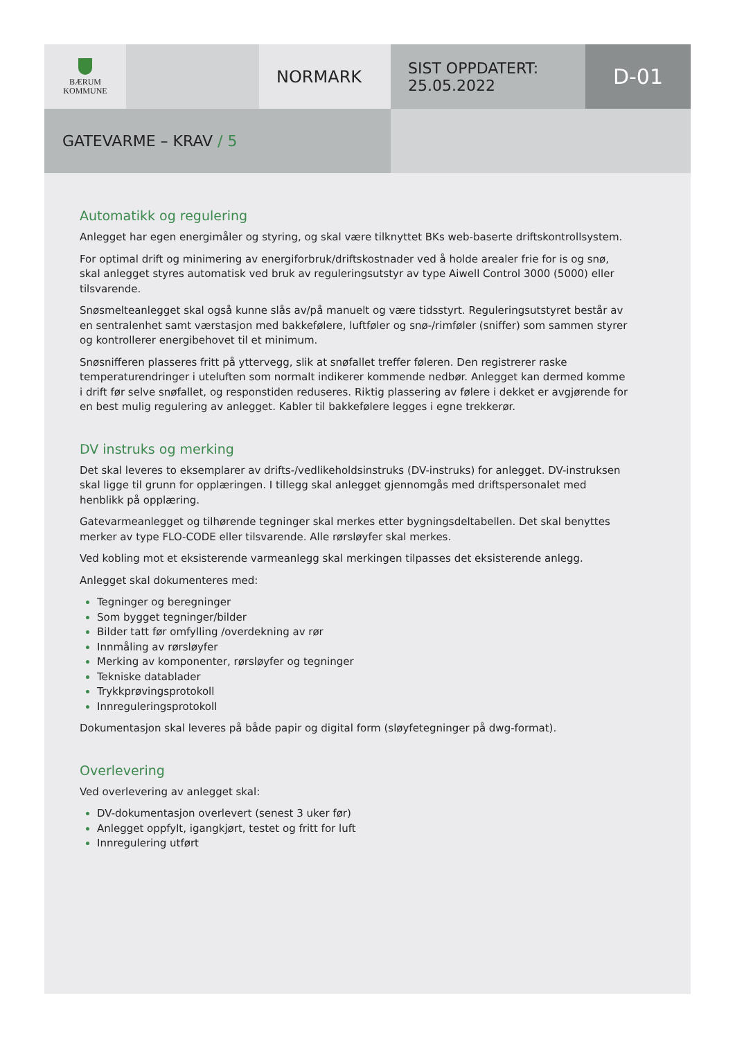BÆRUM
KOMMUNE
NORMARK
SIST OPPDATERT:
25.05.2022
D-01
GATEVARME – KRAV / 5
Automatikk og regulering
Anlegget har egen energimåler og styring, og skal være tilknyttet BKs web-baserte driftskontrollsystem.
For optimal drift og minimering av energiforbruk/driftskostnader ved å holde arealer frie for is og snø, skal anlegget styres automatisk ved bruk av reguleringsutstyr av type Aiwell Control 3000 (5000) eller tilsvarende.
Snøsmelteanlegget skal også kunne slås av/på manuelt og være tidsstyrt. Reguleringsutstyret består av en sentralenhet samt værstasjon med bakkefølere, luftføler og snø-/rimføler (sniffer) som sammen styrer og kontrollerer energibehovet til et minimum.
Snøsnifferen plasseres fritt på yttervegg, slik at snøfallet treffer føleren. Den registrerer raske temperaturendringer i uteluften som normalt indikerer kommende nedbør. Anlegget kan dermed komme i drift før selve snøfallet, og responstiden reduseres. Riktig plassering av følere i dekket er avgjørende for en best mulig regulering av anlegget. Kabler til bakkefølere legges i egne trekkerør.
DV instruks og merking
Det skal leveres to eksemplarer av drifts-/vedlikeholdsinstruks (DV-instruks) for anlegget. DV-instruksen skal ligge til grunn for opplæringen. I tillegg skal anlegget gjennomgås med driftspersonalet med henblikk på opplæring.
Gatevarmeanlegget og tilhørende tegninger skal merkes etter bygningsdeltabellen. Det skal benyttes merker av type FLO-CODE eller tilsvarende. Alle rørsløyfer skal merkes.
Ved kobling mot et eksisterende varmeanlegg skal merkingen tilpasses det eksisterende anlegg.
Anlegget skal dokumenteres med:
Tegninger og beregninger
Som bygget tegninger/bilder
Bilder tatt før omfylling /overdekning av rør
Innmåling av rørsløyfer
Merking av komponenter, rørsløyfer og tegninger
Tekniske datablader
Trykkprøvingsprotokoll
Innreguleringsprotokoll
Dokumentasjon skal leveres på både papir og digital form (sløyfetegninger på dwg-format).
Overlevering
Ved overlevering av anlegget skal:
DV-dokumentasjon overlevert (senest 3 uker før)
Anlegget oppfylt, igangkjørt, testet og fritt for luft
Innregulering utført